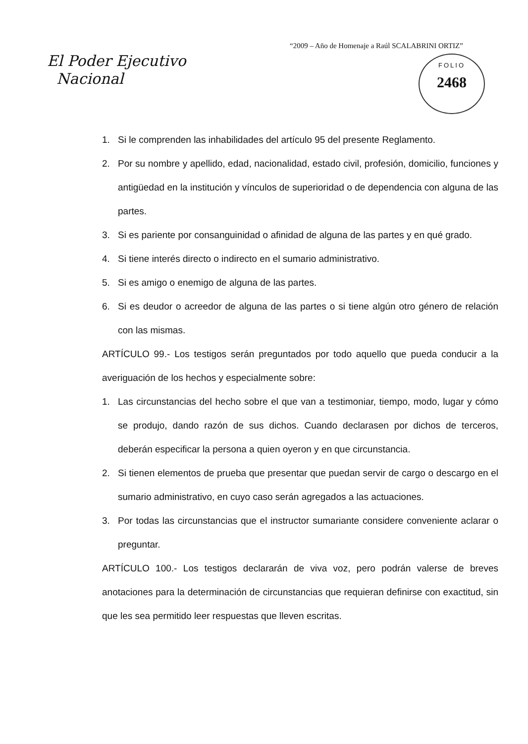“2009 – Año de Homenaje a Raúl SCALABRINI ORTIZ”
El Poder Ejecutivo
Nacional
FOLIO
2468
1. Si le comprenden las inhabilidades del artículo 95 del presente Reglamento.
2. Por su nombre y apellido, edad, nacionalidad, estado civil, profesión, domicilio, funciones y antigüedad en la institución y vínculos de superioridad o de dependencia con alguna de las partes.
3. Si es pariente por consanguinidad o afinidad de alguna de las partes y en qué grado.
4. Si tiene interés directo o indirecto en el sumario administrativo.
5. Si es amigo o enemigo de alguna de las partes.
6. Si es deudor o acreedor de alguna de las partes o si tiene algún otro género de relación con las mismas.
ARTÍCULO 99.- Los testigos serán preguntados por todo aquello que pueda conducir a la averiguación de los hechos y especialmente sobre:
1. Las circunstancias del hecho sobre el que van a testimoniar, tiempo, modo, lugar y cómo se produjo, dando razón de sus dichos. Cuando declarasen por dichos de terceros, deberán especificar la persona a quien oyeron y en que circunstancia.
2. Si tienen elementos de prueba que presentar que puedan servir de cargo o descargo en el sumario administrativo, en cuyo caso serán agregados a las actuaciones.
3. Por todas las circunstancias que el instructor sumariante considere conveniente aclarar o preguntar.
ARTÍCULO 100.- Los testigos declararán de viva voz, pero podrán valerse de breves anotaciones para la determinación de circunstancias que requieran definirse con exactitud, sin que les sea permitido leer respuestas que lleven escritas.